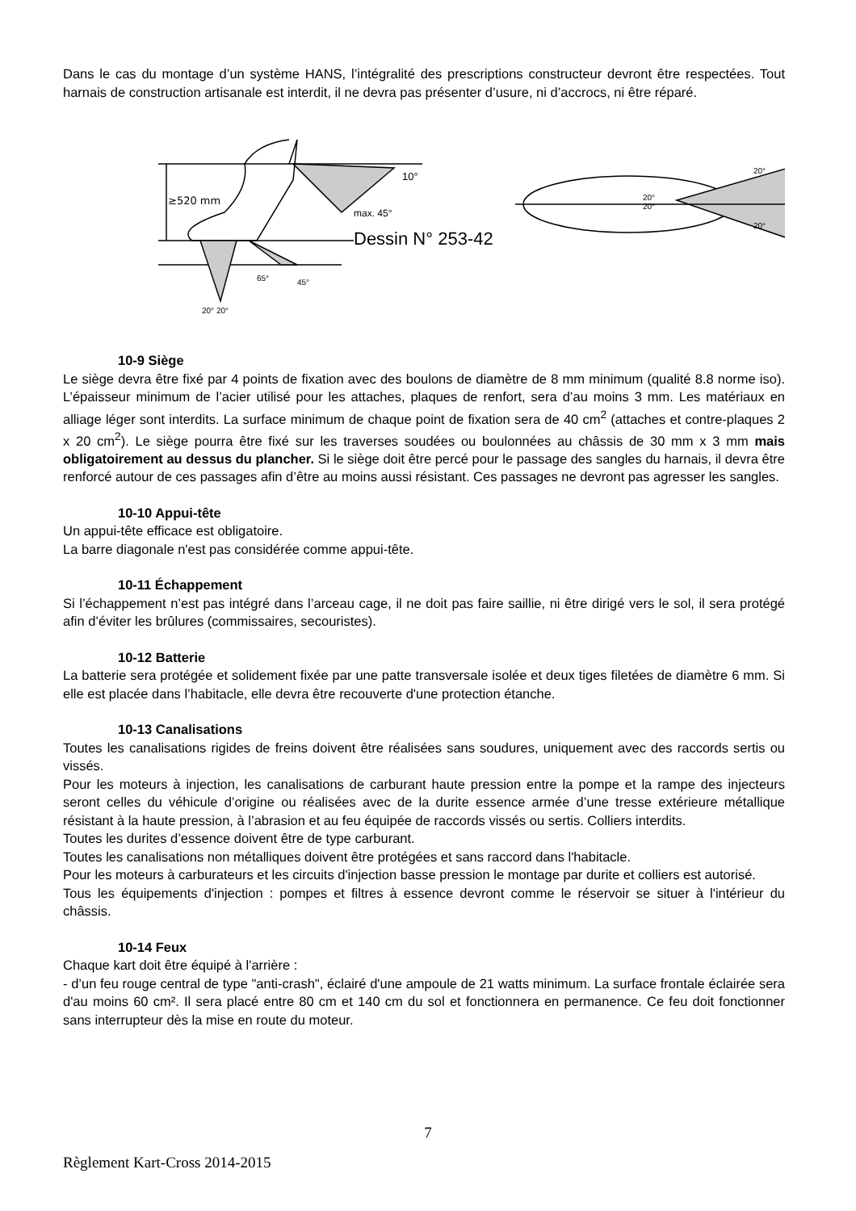Dans le cas du montage d’un système HANS, l’intégralité des prescriptions constructeur devront être respectées. Tout harnais de construction artisanale est interdit, il ne devra pas présenter d’usure, ni d’accrocs, ni être réparé.
≥520 mm
10°
max. 45°
20° 20°
65°
45°
Dessin N° 253-42
20°
20°
20°
20°
10-9 Siège
Le siège devra être fixé par 4 points de fixation avec des boulons de diamètre de 8 mm minimum (qualité 8.8 norme iso). L’épaisseur minimum de l’acier utilisé pour les attaches, plaques de renfort, sera d’au moins 3 mm. Les matériaux en alliage léger sont interdits. La surface minimum de chaque point de fixation sera de 40 cm<sup>2</sup> (attaches et contre-plaques 2 x 20 cm<sup>2</sup>). Le siège pourra être fixé sur les traverses soudées ou boulonnées au châssis de 30 mm x 3 mm mais obligatoirement au dessus du plancher. Si le siège doit être percé pour le passage des sangles du harnais, il devra être renforcé autour de ces passages afin d’être au moins aussi résistant. Ces passages ne devront pas agresser les sangles.
10-10 Appui-tête
Un appui-tête efficace est obligatoire.
La barre diagonale n'est pas considérée comme appui-tête.
10-11 Échappement
Si l’échappement n’est pas intégré dans l’arceau cage, il ne doit pas faire saillie, ni être dirigé vers le sol, il sera protégé afin d’éviter les brûlures (commissaires, secouristes).
10-12 Batterie
La batterie sera protégée et solidement fixée par une patte transversale isolée et deux tiges filetées de diamètre 6 mm. Si elle est placée dans l’habitacle, elle devra être recouverte d'une protection étanche.
10-13 Canalisations
Toutes les canalisations rigides de freins doivent être réalisées sans soudures, uniquement avec des raccords sertis ou vissés.
Pour les moteurs à injection, les canalisations de carburant haute pression entre la pompe et la rampe des injecteurs seront celles du véhicule d’origine ou réalisées avec de la durite essence armée d’une tresse extérieure métallique résistant à la haute pression, à l’abrasion et au feu équipée de raccords vissés ou sertis. Colliers interdits.
Toutes les durites d’essence doivent être de type carburant.
Toutes les canalisations non métalliques doivent être protégées et sans raccord dans l'habitacle.
Pour les moteurs à carburateurs et les circuits d'injection basse pression le montage par durite et colliers est autorisé.
Tous les équipements d'injection : pompes et filtres à essence devront comme le réservoir se situer à l'intérieur du châssis.
10-14 Feux
Chaque kart doit être équipé à l'arrière :
- d’un feu rouge central de type "anti-crash", éclairé d'une ampoule de 21 watts minimum. La surface frontale éclairée sera d'au moins 60 cm². Il sera placé entre 80 cm et 140 cm du sol et fonctionnera en permanence. Ce feu doit fonctionner sans interrupteur dès la mise en route du moteur.
7
Règlement Kart-Cross 2014-2015